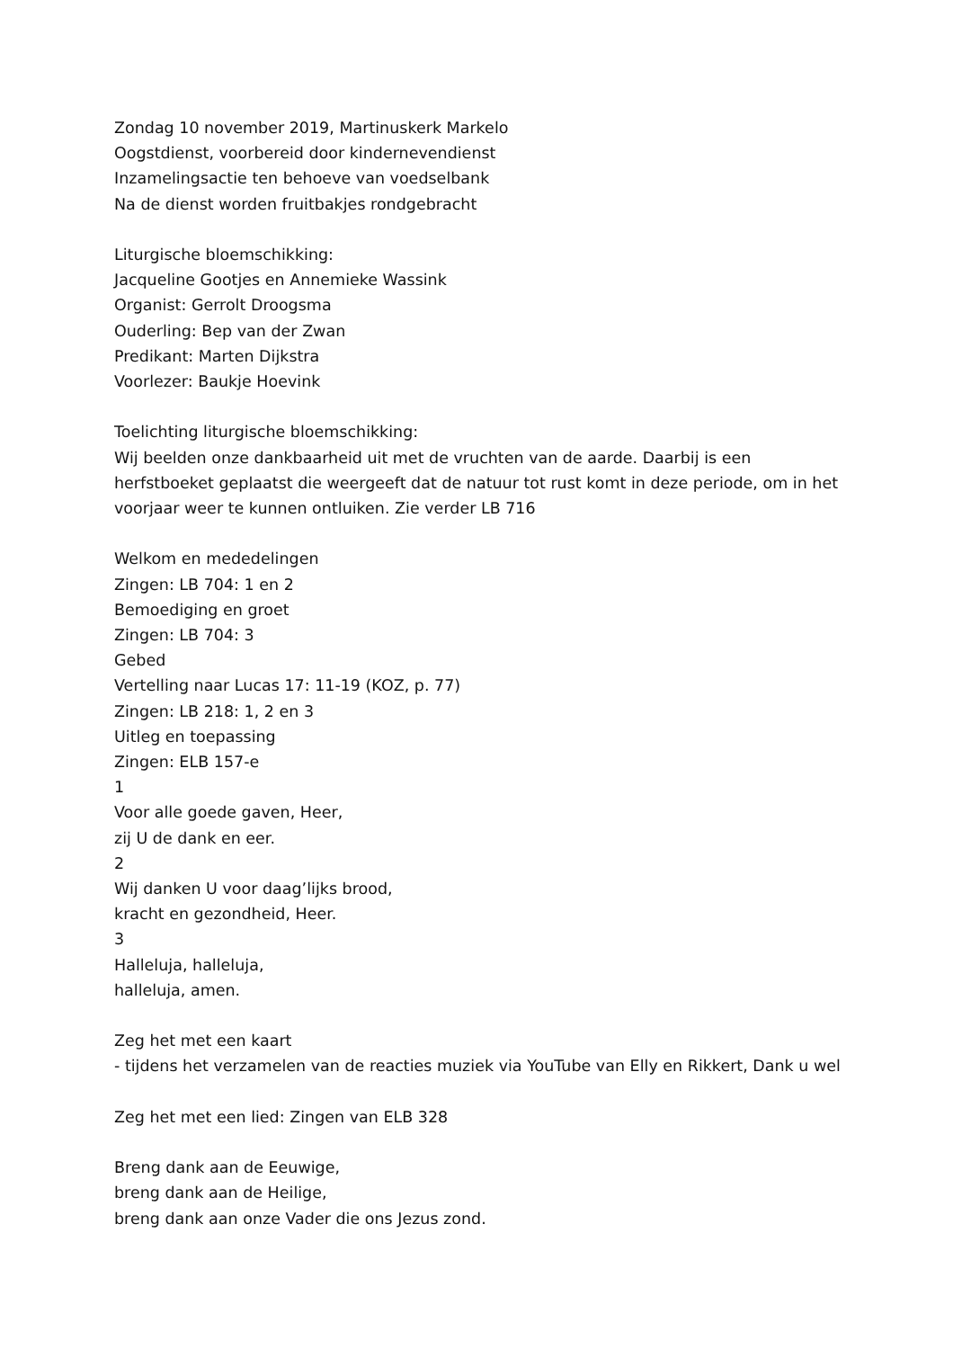Zondag 10 november 2019, Martinuskerk Markelo
Oogstdienst, voorbereid door kindernevendienst
Inzamelingsactie ten behoeve van voedselbank
Na de dienst worden fruitbakjes rondgebracht
Liturgische bloemschikking:
Jacqueline Gootjes en Annemieke Wassink
Organist: Gerrolt Droogsma
Ouderling: Bep van der Zwan
Predikant: Marten Dijkstra
Voorlezer: Baukje Hoevink
Toelichting liturgische bloemschikking:
Wij beelden onze dankbaarheid uit met de vruchten van de aarde. Daarbij is een herfstboeket geplaatst die weergeeft dat de natuur tot rust komt in deze periode, om in het voorjaar weer te kunnen ontluiken. Zie verder LB 716
Welkom en mededelingen
Zingen: LB 704: 1 en 2
Bemoediging en groet
Zingen: LB 704: 3
Gebed
Vertelling naar Lucas 17: 11-19 (KOZ, p. 77)
Zingen: LB 218: 1, 2 en 3
Uitleg en toepassing
Zingen: ELB 157-e
1
Voor alle goede gaven, Heer,
zij U de dank en eer.
2
Wij danken U voor daag’lijks brood,
kracht en gezondheid, Heer.
3
Halleluja, halleluja,
halleluja, amen.
Zeg het met een kaart
- tijdens het verzamelen van de reacties muziek via YouTube van Elly en Rikkert, Dank u wel
Zeg het met een lied: Zingen van ELB 328
Breng dank aan de Eeuwige,
breng dank aan de Heilige,
breng dank aan onze Vader die ons Jezus zond.